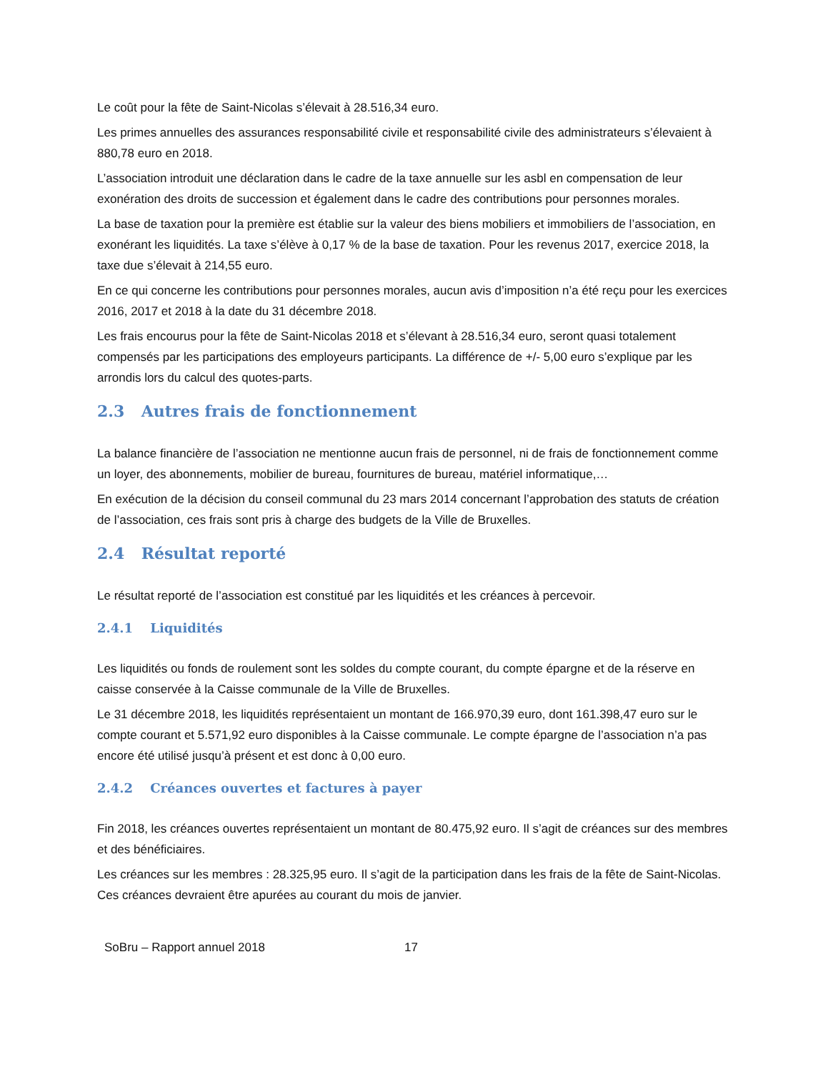Le coût pour la fête de Saint-Nicolas s’élevait à 28.516,34 euro.
Les primes annuelles des assurances responsabilité civile et responsabilité civile des administrateurs s’élevaient à 880,78 euro en 2018.
L’association introduit une déclaration dans le cadre de la taxe annuelle sur les asbl en compensation de leur exonération des droits de succession et également dans le cadre des contributions pour personnes morales.
La base de taxation pour la première est établie sur la valeur des biens mobiliers et immobiliers de l’association, en exonérant les liquidités. La taxe s’élève à 0,17 % de la base de taxation. Pour les revenus 2017, exercice 2018, la taxe due s’élevait à 214,55 euro.
En ce qui concerne les contributions pour personnes morales, aucun avis d’imposition n’a été reçu pour les exercices 2016, 2017 et 2018 à la date du 31 décembre 2018.
Les frais encourus pour la fête de Saint-Nicolas 2018 et s’élevant à 28.516,34 euro, seront quasi totalement compensés par les participations des employeurs participants. La différence de +/- 5,00 euro s’explique par les arrondis lors du calcul des quotes-parts.
2.3 Autres frais de fonctionnement
La balance financière de l’association ne mentionne aucun frais de personnel, ni de frais de fonctionnement comme un loyer, des abonnements, mobilier de bureau, fournitures de bureau, matériel informatique,…
En exécution de la décision du conseil communal du 23 mars 2014 concernant l’approbation des statuts de création de l’association, ces frais sont pris à charge des budgets de la Ville de Bruxelles.
2.4 Résultat reporté
Le résultat reporté de l’association est constitué par les liquidités et les créances à percevoir.
2.4.1 Liquidités
Les liquidités ou fonds de roulement sont les soldes du compte courant, du compte épargne et de la réserve en caisse conservée à la Caisse communale de la Ville de Bruxelles.
Le 31 décembre 2018, les liquidités représentaient un montant de 166.970,39 euro, dont 161.398,47 euro sur le compte courant et 5.571,92 euro disponibles à la Caisse communale. Le compte épargne de l’association n’a pas encore été utilisé jusqu’à présent et est donc à 0,00 euro.
2.4.2 Créances ouvertes et factures à payer
Fin 2018, les créances ouvertes représentaient un montant de 80.475,92 euro. Il s’agit de créances sur des membres et des bénéficiaires.
Les créances sur les membres : 28.325,95 euro. Il s’agit de la participation dans les frais de la fête de Saint-Nicolas. Ces créances devraient être apurées au courant du mois de janvier.
SoBru – Rapport annuel 2018 17